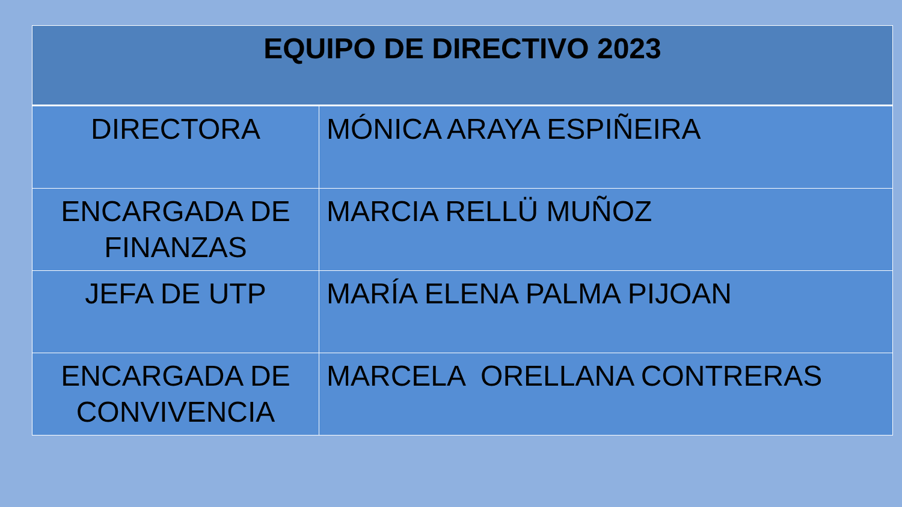| EQUIPO DE DIRECTIVO 2023 | |
| --- | --- |
| DIRECTORA | MÓNICA ARAYA ESPIÑEIRA |
| ENCARGADA DE FINANZAS | MARCIA RELLÜ MUÑOZ |
| JEFA DE UTP | MARÍA ELENA PALMA PIJOAN |
| ENCARGADA DE CONVIVENCIA | MARCELA ORELLANA CONTRERAS |